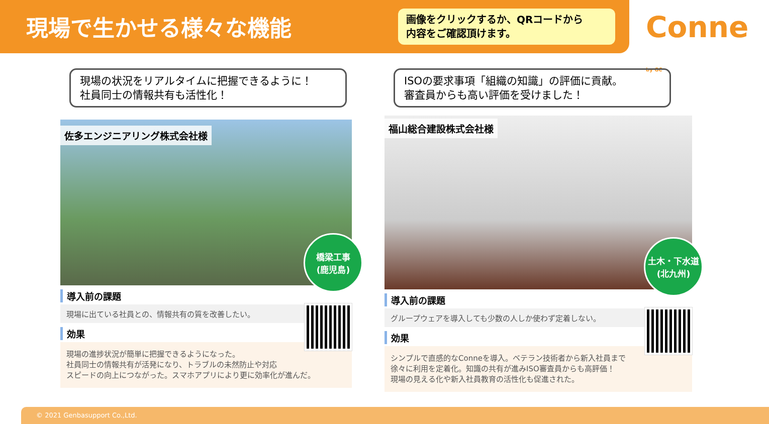現場で生かせる様々な機能
画像をクリックするか、QRコードから
内容をご確認頂けます。
Conne by GC
現場の状況をリアルタイムに把握できるように！
社員同士の情報共有も活性化！
佐多エンジニアリング株式会社様
橋梁工事
(鹿児島)
導入前の課題
現場に出ている社員との、情報共有の質を改善したい。
効果
現場の進捗状況が簡単に把握できるようになった。
社員同士の情報共有が活発になり、トラブルの未然防止や対応
スピードの向上につながった。スマホアプリにより更に効率化が進んだ。
ISOの要求事項「組織の知識」の評価に貢献。
審査員からも高い評価を受けました！
福山総合建設株式会社様
土木・下水道
(北九州)
導入前の課題
グループウェアを導入しても少数の人しか使わず定着しない。
効果
シンプルで直感的なConneを導入。ベテラン技術者から新入社員まで
徐々に利用を定着化。知識の共有が進みISO審査員からも高評価！
現場の見える化や新入社員教育の活性化も促進された。
© 2021 Genbasupport Co.,Ltd.